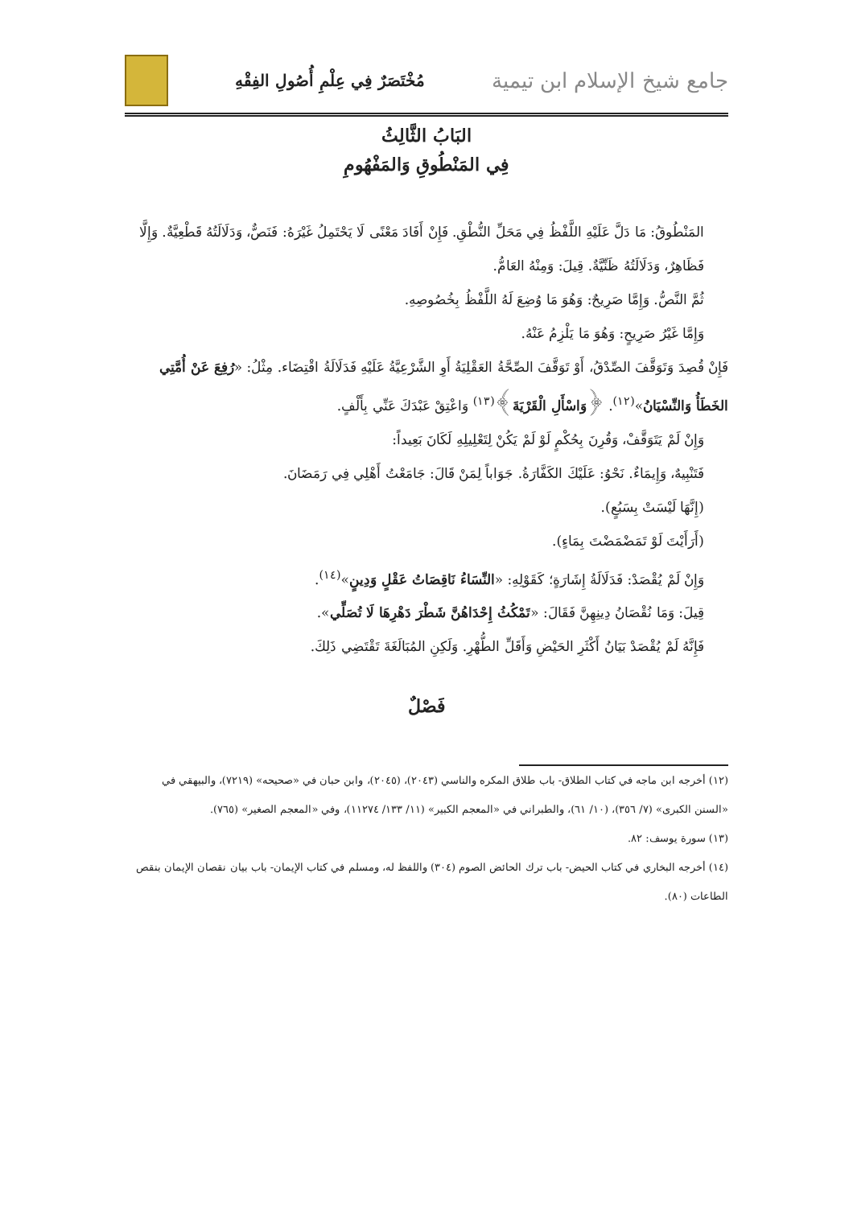جامع شيخ الإسلام ابن تيمية
مُخْتَصَرٌ فِي عِلْمِ أُصُولِ الفِقْهِ
البَابُ الثَّالِثُ
فِي المَنْطُوقِ وَالمَفْهُومِ
المَنْطُوقُ: مَا دَلَّ عَلَيْهِ اللَّفْظُ فِي مَحَلِّ النُّطْقِ. فَإِنْ أَفَادَ مَعْنًى لَا يَحْتَمِلُ غَيْرَهُ: فَنَصٌّ، وَدَلَالَتُهُ قَطْعِيَّةٌ. وَإِلَّا فَظَاهِرٌ، وَدَلَالَتُهُ ظَنِّيَّةٌ. قِيلَ: وَمِنْهُ العَامُّ.
ثُمَّ النَّصُّ. وَإِمَّا صَرِيحٌ: وَهُوَ مَا وُضِعَ لَهُ اللَّفْظُ بِخُصُوصِهِ.
وَإِمَّا غَيْرُ صَرِيحٍ: وَهُوَ مَا يَلْزِمُ عَنْهُ.
فَإِنْ قُصِدَ وَتَوَقَّفَ الصِّدْقُ، أَوْ تَوَقَّفَ الصِّحَّةُ العَقْلِيَةُ أَوِ الشَّرْعِيَّةُ عَلَيْهِ فَدَلَالَةُ اقْتِضَاء. مِثْلُ: «رُفِعَ عَنْ أُمَّتِي الخَطَأُ وَالنِّسْيَانُ»<sup>(١٢)</sup>. ﴿وَاسْأَلِ الْقَرْيَةَ﴾<sup>(١٣)</sup> وَاعْتِقْ عَبْدَكَ عَنِّي بِأَلْفٍ.
وَإِنْ لَمْ يَتَوَقَّفْ، وَقُرِنَ بِحُكْمٍ لَوْ لَمْ يَكُنْ لِتَعْلِيلِهِ لَكَانَ بَعِيداً:
فَتَنْبِيهٌ، وَإِيمَاءٌ. نَحْوُ: عَلَيْكَ الكَفَّارَةُ. جَوَاباً لِمَنْ قَالَ: جَامَعْتُ أَهْلِي فِي رَمَضَانَ.
(إِنَّهَا لَيْسَتْ بِسَبُعٍ).
(أَرَأَيْتَ لَوْ تَمَضْمَضْتَ بِمَاءٍ).
وَإِنْ لَمْ يُقْصَدْ: فَدَلَالَةُ إِشَارَةٍ؛ كَقَوْلِهِ: «النِّسَاءُ نَاقِصَاتُ عَقْلٍ وَدِينٍ»<sup>(١٤)</sup>.
قِيلَ: وَمَا نُقْصَانُ دِينِهِنَّ فَقَالَ: «تَمْكُثُ إِحْدَاهُنَّ شَطْرَ دَهْرِهَا لَا تُصَلِّي».
فَإِنَّهُ لَمْ يُقْصَدْ بَيَانُ أَكْثَرِ الحَيْضِ وَأَقَلِّ الطُّهْرِ. وَلَكِنِ المُبَالَغَةَ تَقْتَضِي ذَلِكَ.
فَصْلٌ
(١٢) أخرجه ابن ماجه في كتاب الطلاق- باب طلاق المكره والناسي (٢٠٤٣)، (٢٠٤٥)، وابن حبان في «صحيحه» (٧٢١٩)، والبيهقي في «السنن الكبرى» (٧/ ٣٥٦)، (١٠/ ٦١)، والطبراني في «المعجم الكبير» (١١/ ١٣٣/ ١١٢٧٤)، وفي «المعجم الصغير» (٧٦٥).
(١٣) سورة يوسف: ٨٢.
(١٤) أخرجه البخاري في كتاب الحيض- باب ترك الحائض الصوم (٣٠٤) واللفظ له، ومسلم في كتاب الإيمان- باب بيان نقصان الإيمان بنقص الطاعات (٨٠).